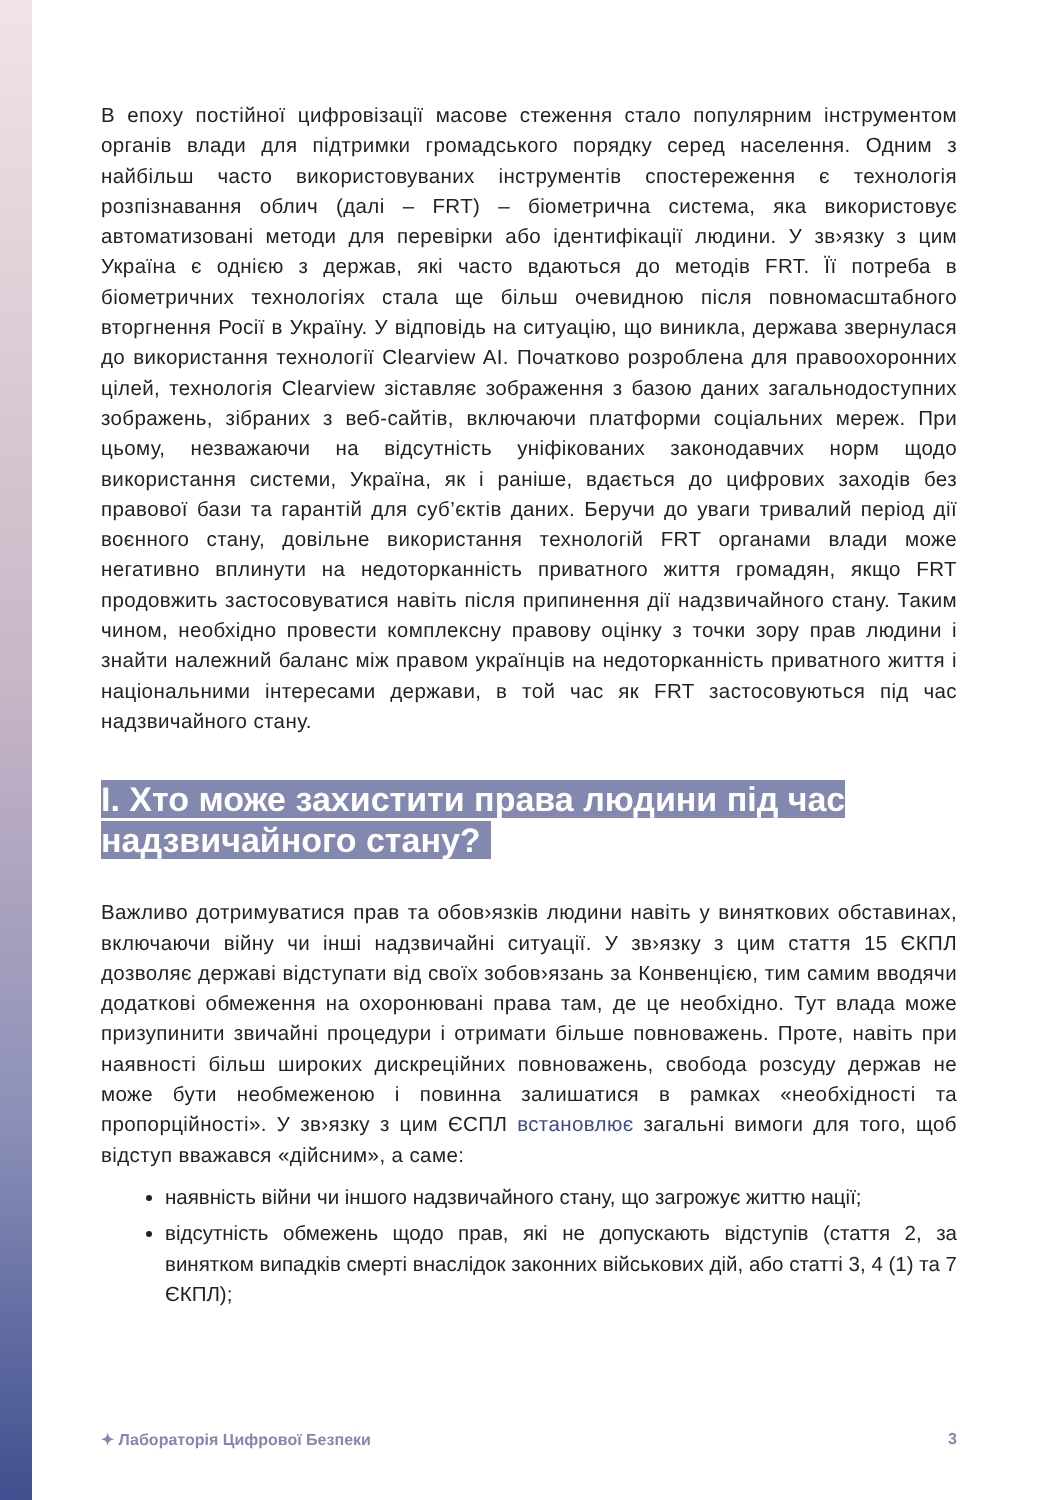В епоху постійної цифровізації масове стеження стало популярним інструментом органів влади для підтримки громадського порядку серед населення. Одним з найбільш часто використовуваних інструментів спостереження є технологія розпізнавання облич (далі – FRT) – біометрична система, яка використовує автоматизовані методи для перевірки або ідентифікації людини. У зв›язку з цим Україна є однією з держав, які часто вдаються до методів FRT. Її потреба в біометричних технологіях стала ще більш очевидною після повномасштабного вторгнення Росії в Україну. У відповідь на ситуацію, що виникла, держава звернулася до використання технології Clearview AI. Початково розроблена для правоохоронних цілей, технологія Clearview зіставляє зображення з базою даних загальнодоступних зображень, зібраних з веб-сайтів, включаючи платформи соціальних мереж. При цьому, незважаючи на відсутність уніфікованих законодавчих норм щодо використання системи, Україна, як і раніше, вдається до цифрових заходів без правової бази та гарантій для суб’єктів даних. Беручи до уваги тривалий період дії воєнного стану, довільне використання технологій FRT органами влади може негативно вплинути на недоторканність приватного життя громадян, якщо FRT продовжить застосовуватися навіть після припинення дії надзвичайного стану. Таким чином, необхідно провести комплексну правову оцінку з точки зору прав людини і знайти належний баланс між правом українців на недоторканність приватного життя і національними інтересами держави, в той час як FRT застосовуються під час надзвичайного стану.
I. Хто може захистити права людини під час надзвичайного стану?
Важливо дотримуватися прав та обов›язків людини навіть у виняткових обставинах, включаючи війну чи інші надзвичайні ситуації. У зв›язку з цим стаття 15 ЄКПЛ дозволяє державі відступати від своїх зобов›язань за Конвенцією, тим самим вводячи додаткові обмеження на охоронювані права там, де це необхідно. Тут влада може призупинити звичайні процедури і отримати більше повноважень. Проте, навіть при наявності більш широких дискреційних повноважень, свобода розсуду держав не може бути необмеженою і повинна залишатися в рамках «необхідності та пропорційності». У зв›язку з цим ЄСПЛ встановлює загальні вимоги для того, щоб відступ вважався «дійсним», а саме:
наявність війни чи іншого надзвичайного стану, що загрожує життю нації;
відсутність обмежень щодо прав, які не допускають відступів (стаття 2, за винятком випадків смерті внаслідок законних військових дій, або статті 3, 4 (1) та 7 ЄКПЛ);
✦ Лабораторія Цифрової Безпеки 3